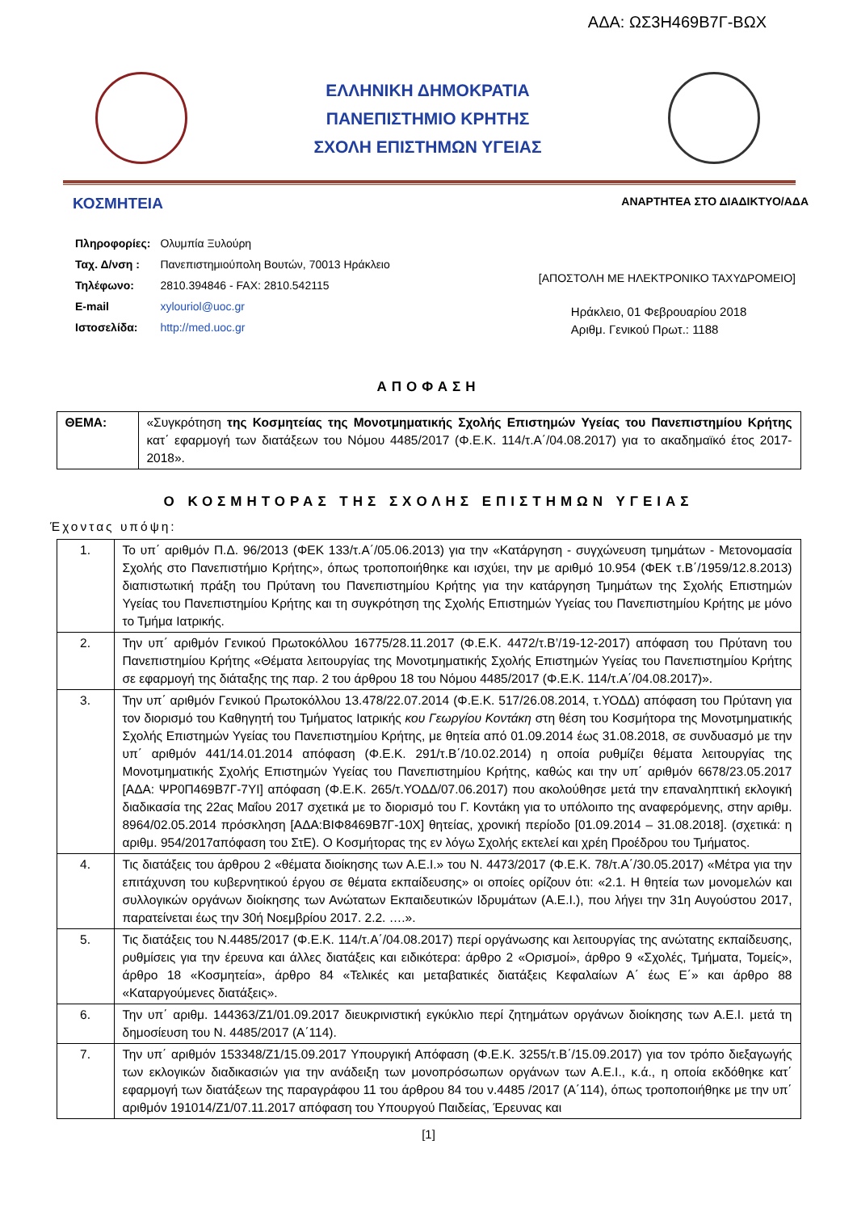ΑΔΑ: ΩΣ3Η469Β7Γ-ΒΩΧ
ΕΛΛΗΝΙΚΗ ΔΗΜΟΚΡΑΤΙΑ
ΠΑΝΕΠΙΣΤΗΜΙΟ ΚΡΗΤΗΣ
ΣΧΟΛΗ ΕΠΙΣΤΗΜΩΝ ΥΓΕΙΑΣ
ΚΟΣΜΗΤΕΙΑ ΑΝΑΡΤΗΤΕΑ ΣΤΟ ΔΙΑΔΙΚΤΥΟ/ΑΔΑ
| Πληροφορίες: | Ολυμπία Ξυλούρη |
| Ταχ. Δ/νση : | Πανεπιστημιούπολη Βουτών, 70013 Ηράκλειο |
| Τηλέφωνο: | 2810.394846 - FAX: 2810.542115 |
| E-mail | xylouriol@uoc.gr |
| Ιστοσελίδα: | http://med.uoc.gr |
[ΑΠΟΣΤΟΛΗ ΜΕ ΗΛΕΚΤΡΟΝΙΚΟ ΤΑΧΥΔΡΟΜΕΙΟ]
Ηράκλειο, 01 Φεβρουαρίου 2018
Αριθμ. Γενικού Πρωτ.: 1188
ΑΠΟΦΑΣΗ
| ΘΕΜΑ: | «Συγκρότηση της Κοσμητείας της Μονοτμηματικής Σχολής Επιστημών Υγείας του Πανεπιστημίου Κρήτης κατ΄ εφαρμογή των διατάξεων του Νόμου 4485/2017 (Φ.Ε.Κ. 114/τ.Α΄/04.08.2017) για το ακαδημαϊκό έτος 2017-2018». |
Ο ΚΟΣΜΗΤΟΡΑΣ ΤΗΣ ΣΧΟΛΗΣ ΕΠΙΣΤΗΜΩΝ ΥΓΕΙΑΣ
Έχοντας υπόψη:
| 1. | Το υπ΄ αριθμόν Π.Δ. 96/2013 (ΦΕΚ 133/τ.Α΄/05.06.2013) για την «Κατάργηση - συγχώνευση τμημάτων - Μετονομασία Σχολής στο Πανεπιστήμιο Κρήτης», όπως τροποποιήθηκε και ισχύει, την με αριθμό 10.954 (ΦΕΚ τ.Β΄/1959/12.8.2013) διαπιστωτική πράξη του Πρύτανη του Πανεπιστημίου Κρήτης για την κατάργηση Τμημάτων της Σχολής Επιστημών Υγείας του Πανεπιστημίου Κρήτης και τη συγκρότηση της Σχολής Επιστημών Υγείας του Πανεπιστημίου Κρήτης με μόνο το Τμήμα Ιατρικής. |
| 2. | Την υπ΄ αριθμόν Γενικού Πρωτοκόλλου 16775/28.11.2017 (Φ.Ε.Κ. 4472/τ.Β’/19-12-2017) απόφαση του Πρύτανη του Πανεπιστημίου Κρήτης «Θέματα λειτουργίας της Μονοτμηματικής Σχολής Επιστημών Υγείας του Πανεπιστημίου Κρήτης σε εφαρμογή της διάταξης της παρ. 2 του άρθρου 18 του Νόμου 4485/2017 (Φ.Ε.Κ. 114/τ.Α΄/04.08.2017)». |
| 3. | Την υπ΄ αριθμόν Γενικού Πρωτοκόλλου 13.478/22.07.2014 (Φ.Ε.Κ. 517/26.08.2014, τ.ΥΟΔΔ) απόφαση του Πρύτανη για τον διορισμό του Καθηγητή του Τμήματος Ιατρικής κου Γεωργίου Κοντάκη στη θέση του Κοσμήτορα της Μονοτμηματικής Σχολής Επιστημών Υγείας του Πανεπιστημίου Κρήτης, με θητεία από 01.09.2014 έως 31.08.2018, σε συνδυασμό με την υπ΄ αριθμόν 441/14.01.2014 απόφαση (Φ.Ε.Κ. 291/τ.Β΄/10.02.2014) η οποία ρυθμίζει θέματα λειτουργίας της Μονοτμηματικής Σχολής Επιστημών Υγείας του Πανεπιστημίου Κρήτης, καθώς και την υπ΄ αριθμόν 6678/23.05.2017 [ΑΔΑ: ΨΡ0Π469Β7Γ-7ΥΙ] απόφαση (Φ.Ε.Κ. 265/τ.ΥΟΔΔ/07.06.2017) που ακολούθησε μετά την επαναληπτική εκλογική διαδικασία της 22ας Μαΐου 2017 σχετικά με το διορισμό του Γ. Κοντάκη για το υπόλοιπο της αναφερόμενης, στην αριθμ. 8964/02.05.2014 πρόσκληση [ΑΔΑ:ΒΙΦ8469Β7Γ-10Χ] θητείας, χρονική περίοδο [01.09.2014 – 31.08.2018]. (σχετικά: η αριθμ. 954/2017απόφαση του ΣτΕ). Ο Κοσμήτορας της εν λόγω Σχολής εκτελεί και χρέη Προέδρου του Τμήματος. |
| 4. | Τις διατάξεις του άρθρου 2 «θέματα διοίκησης των Α.Ε.Ι.» του Ν. 4473/2017 (Φ.Ε.Κ. 78/τ.Α΄/30.05.2017) «Μέτρα για την επιτάχυνση του κυβερνητικού έργου σε θέματα εκπαίδευσης» οι οποίες ορίζουν ότι: «2.1. Η θητεία των μονομελών και συλλογικών οργάνων διοίκησης των Ανώτατων Εκπαιδευτικών Ιδρυμάτων (Α.Ε.Ι.), που λήγει την 31η Αυγούστου 2017, παρατείνεται έως την 30ή Νοεμβρίου 2017. 2.2. ….». |
| 5. | Τις διατάξεις του Ν.4485/2017 (Φ.Ε.Κ. 114/τ.Α΄/04.08.2017) περί οργάνωσης και λειτουργίας της ανώτατης εκπαίδευσης, ρυθμίσεις για την έρευνα και άλλες διατάξεις και ειδικότερα: άρθρο 2 «Ορισμοί», άρθρο 9 «Σχολές, Τμήματα, Τομείς», άρθρο 18 «Κοσμητεία», άρθρο 84 «Τελικές και μεταβατικές διατάξεις Κεφαλαίων Α΄ έως Ε΄» και άρθρο 88 «Καταργούμενες διατάξεις». |
| 6. | Την υπ΄ αριθμ. 144363/Ζ1/01.09.2017 διευκρινιστική εγκύκλιο περί ζητημάτων οργάνων διοίκησης των Α.Ε.Ι. μετά τη δημοσίευση του Ν. 4485/2017 (Α΄114). |
| 7. | Την υπ΄ αριθμόν 153348/Ζ1/15.09.2017 Υπουργική Απόφαση (Φ.Ε.Κ. 3255/τ.Β΄/15.09.2017) για τον τρόπο διεξαγωγής των εκλογικών διαδικασιών για την ανάδειξη των μονοπρόσωπων οργάνων των Α.Ε.Ι., κ.ά., η οποία εκδόθηκε κατ΄ εφαρμογή των διατάξεων της παραγράφου 11 του άρθρου 84 του ν.4485 /2017 (Α΄114), όπως τροποποιήθηκε με την υπ΄ αριθμόν 191014/Ζ1/07.11.2017 απόφαση του Υπουργού Παιδείας, Έρευνας και |
[1]